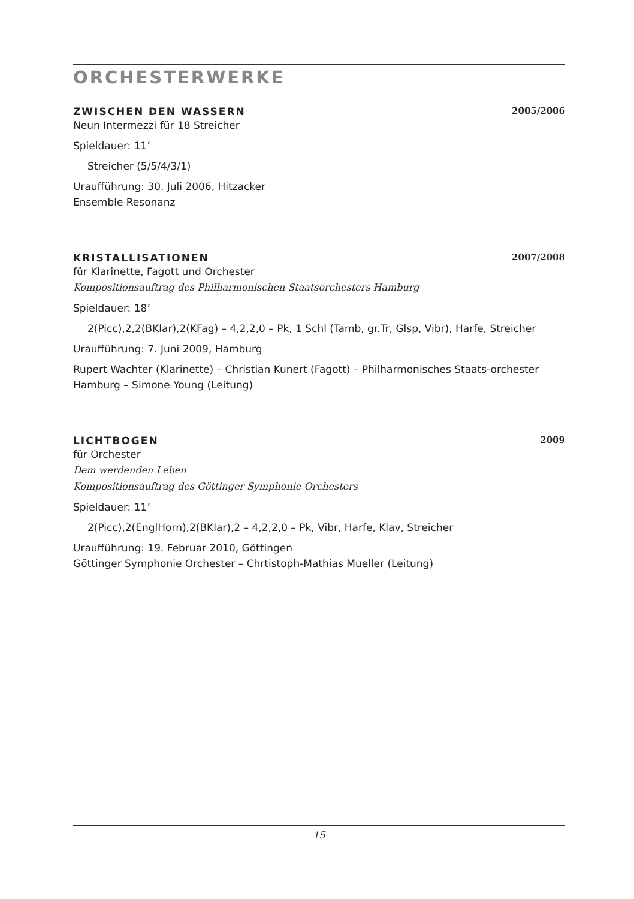ORCHESTERWERKE
ZWISCHEN DEN WASSERN 2005/2006
Neun Intermezzi für 18 Streicher
Spieldauer: 11’
Streicher (5/5/4/3/1)
Uraufführung: 30. Juli 2006, Hitzacker
Ensemble Resonanz
KRISTALLISATIONEN 2007/2008
für Klarinette, Fagott und Orchester
Kompositionsauftrag des Philharmonischen Staatsorchesters Hamburg
Spieldauer: 18’
2(Picc),2,2(BKlar),2(KFag) – 4,2,2,0 – Pk, 1 Schl (Tamb, gr.Tr, Glsp, Vibr), Harfe, Streicher
Uraufführung: 7. Juni 2009, Hamburg
Rupert Wachter (Klarinette) – Christian Kunert (Fagott) – Philharmonisches Staats-orchester Hamburg – Simone Young (Leitung)
LICHTBOGEN 2009
für Orchester
Dem werdenden Leben
Kompositionsauftrag des Göttinger Symphonie Orchesters
Spieldauer: 11’
2(Picc),2(EnglHorn),2(BKlar),2 – 4,2,2,0 – Pk, Vibr, Harfe, Klav, Streicher
Uraufführung: 19. Februar 2010, Göttingen
Göttinger Symphonie Orchester – Chrtistoph-Mathias Mueller (Leitung)
15